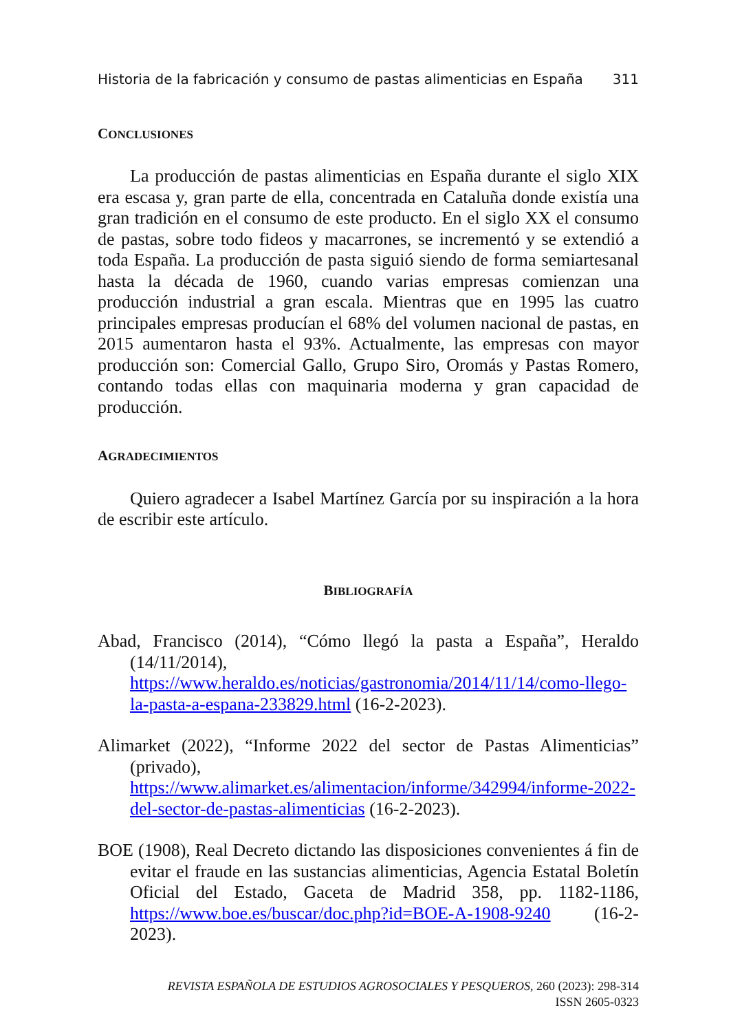Historia de la fabricación y consumo de pastas alimenticias en España 311
CONCLUSIONES
La producción de pastas alimenticias en España durante el siglo XIX era escasa y, gran parte de ella, concentrada en Cataluña donde existía una gran tradición en el consumo de este producto. En el siglo XX el consumo de pastas, sobre todo fideos y macarrones, se incrementó y se extendió a toda España. La producción de pasta siguió siendo de forma semiartesanal hasta la década de 1960, cuando varias empresas comienzan una producción industrial a gran escala. Mientras que en 1995 las cuatro principales empresas producían el 68% del volumen nacional de pastas, en 2015 aumentaron hasta el 93%. Actualmente, las empresas con mayor producción son: Comercial Gallo, Grupo Siro, Oromás y Pastas Romero, contando todas ellas con maquinaria moderna y gran capacidad de producción.
AGRADECIMIENTOS
Quiero agradecer a Isabel Martínez García por su inspiración a la hora de escribir este artículo.
BIBLIOGRAFÍA
Abad, Francisco (2014), “Cómo llegó la pasta a España”, Heraldo (14/11/2014), https://www.heraldo.es/noticias/gastronomia/2014/11/14/como-llego-la-pasta-a-espana-233829.html (16-2-2023).
Alimarket (2022), “Informe 2022 del sector de Pastas Alimenticias” (privado), https://www.alimarket.es/alimentacion/informe/342994/informe-2022-del-sector-de-pastas-alimenticias (16-2-2023).
BOE (1908), Real Decreto dictando las disposiciones convenientes á fin de evitar el fraude en las sustancias alimenticias, Agencia Estatal Boletín Oficial del Estado, Gaceta de Madrid 358, pp. 1182-1186, https://www.boe.es/buscar/doc.php?id=BOE-A-1908-9240 (16-2-2023).
REVISTA ESPAÑOLA DE ESTUDIOS AGROSOCIALES Y PESQUEROS, 260 (2023): 298-314
ISSN 2605-0323